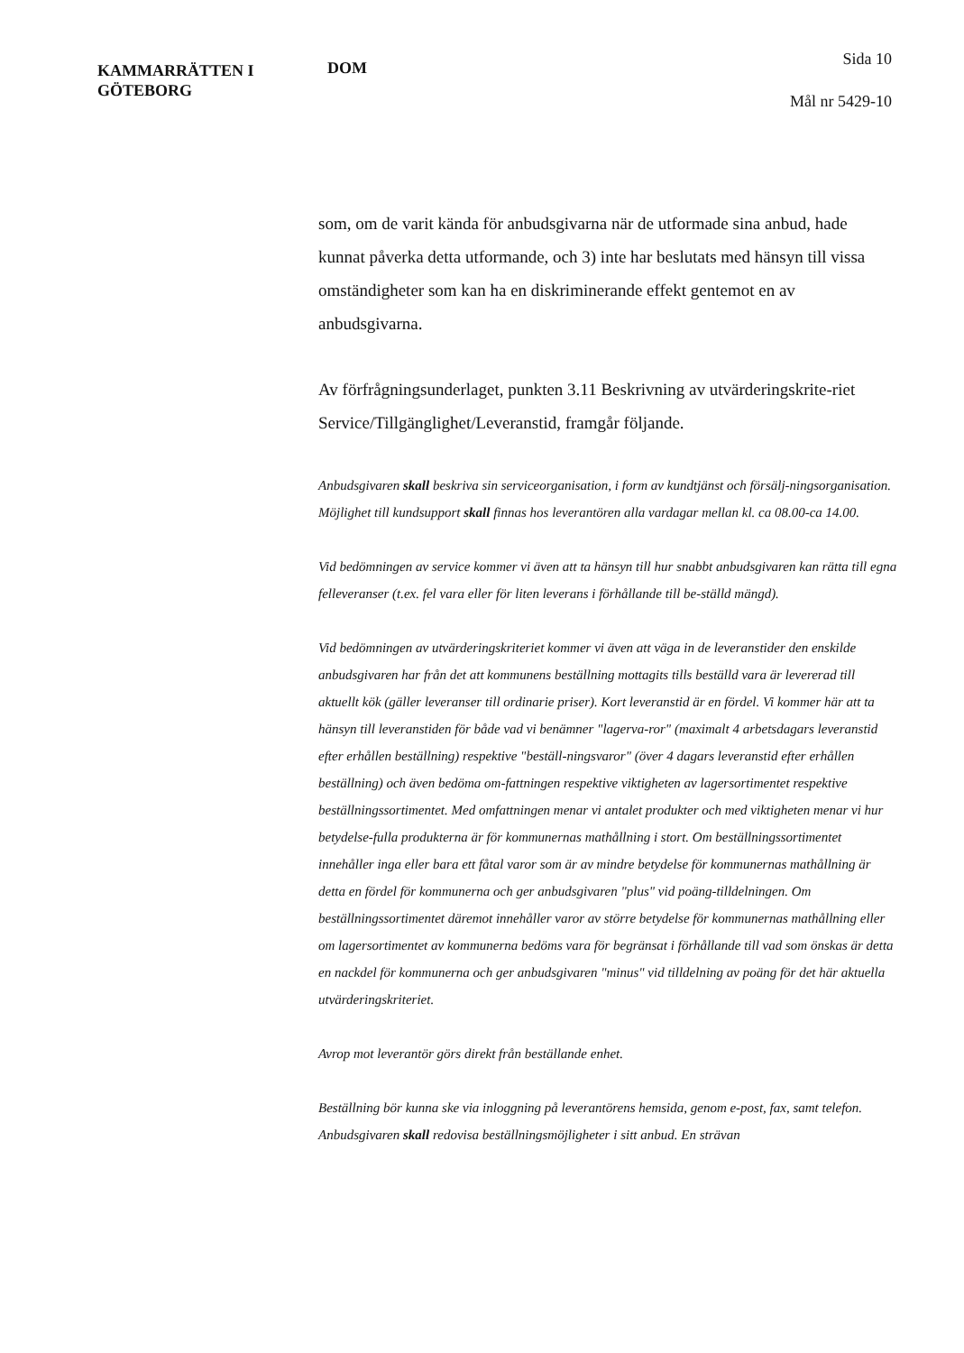KAMMARRÄTTEN I
GÖTEBORG
DOM
Sida 10
Mål nr 5429-10
som, om de varit kända för anbudsgivarna när de utformade sina anbud, hade kunnat påverka detta utformande, och 3) inte har beslutats med hänsyn till vissa omständigheter som kan ha en diskriminerande effekt gentemot en av anbudsgivarna.
Av förfrågningsunderlaget, punkten 3.11 Beskrivning av utvärderingskrite-riet Service/Tillgänglighet/Leveranstid, framgår följande.
Anbudsgivaren skall beskriva sin serviceorganisation, i form av kundtjänst och försälj-ningsorganisation. Möjlighet till kundsupport skall finnas hos leverantören alla vardagar mellan kl. ca 08.00-ca 14.00.
Vid bedömningen av service kommer vi även att ta hänsyn till hur snabbt anbudsgivaren kan rätta till egna felleveranser (t.ex. fel vara eller för liten leverans i förhållande till be-ställd mängd).
Vid bedömningen av utvärderingskriteriet kommer vi även att väga in de leveranstider den enskilde anbudsgivaren har från det att kommunens beställning mottagits tills beställd vara är levererad till aktuellt kök (gäller leveranser till ordinarie priser). Kort leveranstid är en fördel. Vi kommer här att ta hänsyn till leveranstiden för både vad vi benämner "lagerva-ror" (maximalt 4 arbetsdagars leveranstid efter erhållen beställning) respektive "beställ-ningsvaror" (över 4 dagars leveranstid efter erhållen beställning) och även bedöma om-fattningen respektive viktigheten av lagersortimentet respektive beställningssortimentet. Med omfattningen menar vi antalet produkter och med viktigheten menar vi hur betydelse-fulla produkterna är för kommunernas mathållning i stort. Om beställningssortimentet innehåller inga eller bara ett fåtal varor som är av mindre betydelse för kommunernas mathållning är detta en fördel för kommunerna och ger anbudsgivaren "plus" vid poäng-tilldelningen. Om beställningssortimentet däremot innehåller varor av större betydelse för kommunernas mathållning eller om lagersortimentet av kommunerna bedöms vara för begränsat i förhållande till vad som önskas är detta en nackdel för kommunerna och ger anbudsgivaren "minus" vid tilldelning av poäng för det här aktuella utvärderingskriteriet.
Avrop mot leverantör görs direkt från beställande enhet.
Beställning bör kunna ske via inloggning på leverantörens hemsida, genom e-post, fax, samt telefon. Anbudsgivaren skall redovisa beställningsmöjligheter i sitt anbud. En strävan